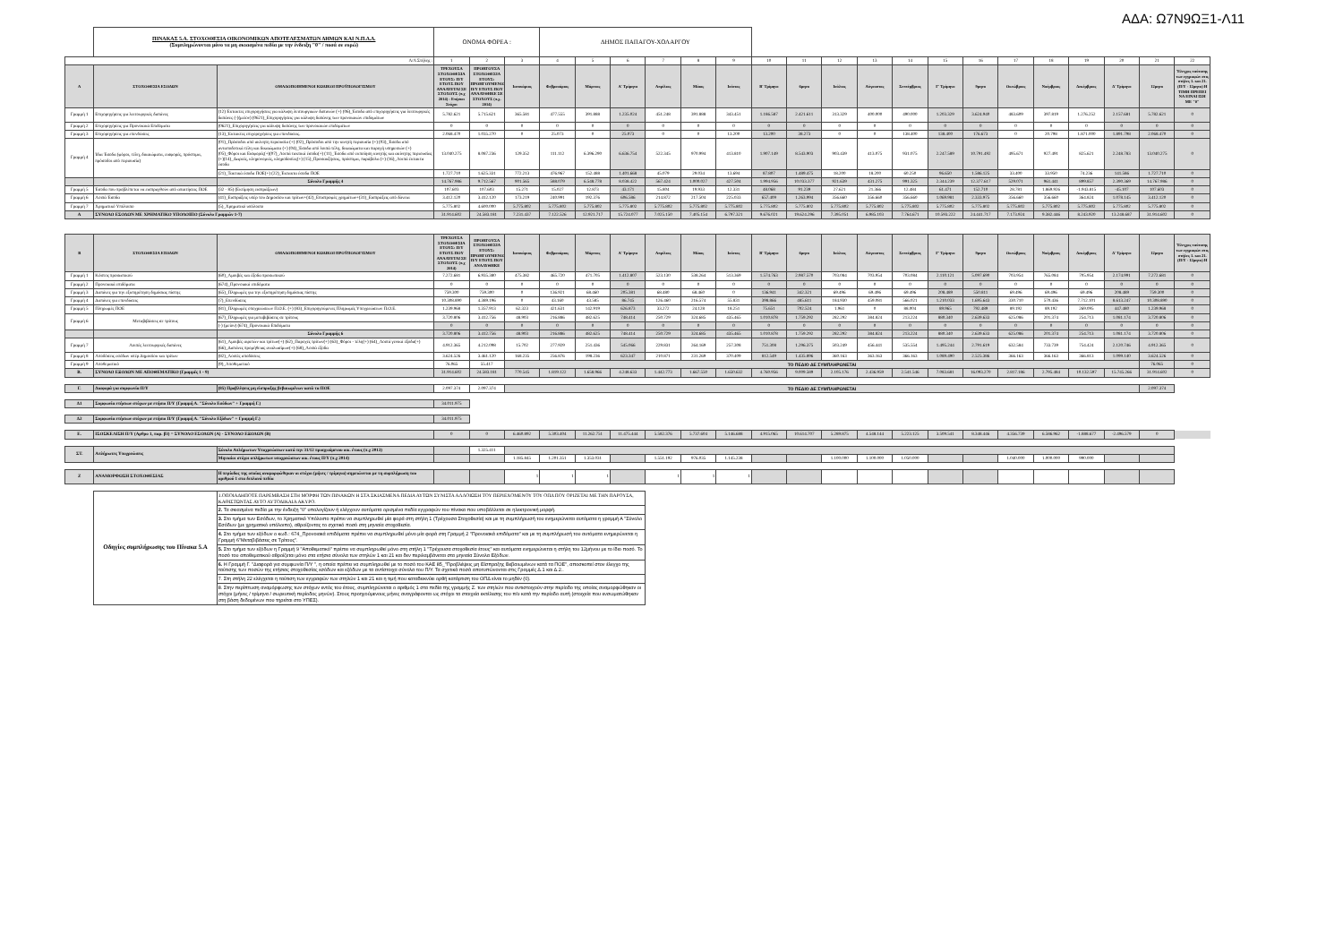ΑΔΑ: Ω7Ν9ΩΞ1-Λ11
| | ΠΙΝΑΚΑΣ 5.Α. ΣΤΟΧΟΘΕΣΙΑ ΟΙΚΟΝΟΜΙΚΩΝ ΑΠΟΤΕΛΕΣΜΑΤΩΝ ΔΗΜΩΝ ΚΑΙ Ν.Π.Δ.Δ. (Συμπληρώνονται μόνο τα μη σκιασμένα πεδία με την ένδειξη "0" / ποσά σε ευρώ) | | ΟΝΟΜΑ ΦΟΡΕΑ : | | | ΔΗΜΟΣ ΠΑΠΑΓΟΥ-ΧΟΛΑΡΓΟΥ | | | | | | | | | | | | | | | | | | |
| Α/Α Στήλης : | | | 1 | 2 | 3 | 4 | 5 | 6 | 7 | 8 | 9 | 10 | 11 | 12 | 13 | 14 | 15 | 16 | 17 | 18 | 19 | 20 | 21 | 22 |
| Α | ΣΤΟΧΟΘΕΣΙΑ ΕΣΟΔΩΝ | ΟΜΑΔΟΠΟΙΗΜΕΝΟΙ ΚΩΔΙΚΟΙ ΠΡΟΫΠΟΛΟΓΙΣΜΟΥ | ΤΡΕΧΟΥΣΑ ΣΤΟΧΟΘΕΣΙΑ ΕΤΟΥΣ: Π/Υ ΕΤΟΥΣ ΠΟΥ ΑΝΑΛΥΕΤΑΙ ΣΕ ΣΤΟΧΟΥΣ (π.χ 2014) - Ετήσιοι Στόχοι | ΠΡΟΗΓΟΥΣΑ ΣΤΟΧΟΘΕΣΙΑ ΕΤΟΥΣ: ΠΡΟΗΓΟΥΜΕΝΟΣ Π/Υ ΕΤΟΥΣ ΠΟΥ ΑΝΑΛΥΘΗΚΕ ΣΕ ΣΤΟΧΟΥΣ (π.χ. 2014) | Ιανουάριος | Φεβρουάριος | Μάρτιος | Α' Τρίμηνο | Απρίλιος | Μάιος | Ιούνιος | Β' Τρίμηνο | 6μηνο | Ιούλιος | Αύγουστος | Σεπτέμβριος | Γ' Τρίμηνο | 9μηνο | Οκτώβριος | Νοέμβριος | Δεκέμβριος | Δ' Τρίμηνο | 12μηνο | Έλεγχος ταύτισης των εγγραφών στις στήλες 1. και 21. (Π/Υ - 12μηνο) Η ΤΙΜΗ ΠΡΕΠΕΙ ΝΑ ΕΙΝΑΙ ΙΣΗ ΜΕ "0" |
| Γραμμή 1 | Επιχορηγήσεις για λειτουργικές δαπάνες | (12) Έκτακτες επιχορηγήσεις για κάλυψη λειτουργικών δαπανών (+) (06)_Έσοδα από επιχορηγήσεις για λειτουργικές δαπάνες (-)(μείον) (0621)_Επιχορηγήσεις για κάλυψη δαπάνης των προνοιακών επιδομάτων | 5.782.621 | 5.715.621 | 365.581 | 477.555 | 391.888 | 1.235.024 | 451.248 | 391.888 | 343.451 | 1.186.587 | 2.421.611 | 313.329 | 400.000 | 490.000 | 1.203.329 | 3.624.940 | 483.609 | 397.819 | 1.276.252 | 2.157.681 | 5.782.621 | 0 |
| Γραμμή 2 | Επιχορηγήσεις για Προνοιακά Επιδόματα | (0621)_Επιχορηγήσεις για κάλυψη δαπάνης των προνοιακών επιδομάτων | 0 | 0 | 0 | 0 | 0 | 0 | 0 | 0 | 0 | 0 | 0 | 0 | 0 | 0 | 0 | 0 | 0 | 0 | 0 | 0 | 0 | 0 |
| Γραμμή 3 | Επιχορηγήσεις για επενδύσεις | (13)_Έκτακτες επιχορηγήσεις για επενδύσεις. | 2.068.470 | 1.035.270 | 0 | 25.073 | 0 | 25.073 | 0 | 0 | 13.200 | 13.200 | 38.273 | 0 | 0 | 138.400 | 138.400 | 176.673 | 0 | 20.798 | 1.871.000 | 1.891.798 | 2.068.470 | 0 |
| Γραμμή 4 | Ίδια Έσοδα (φόροι, τέλη, δικαιώματα, εισφορές, πρόστιμα, πρόσοδοι από περιουσία) | (01)_Πρόσοδοι από ακίνητη περιουσία (+) (02)_Πρόσοδοι από την κινητή περιουσία (+) (03)_Έσοδα από ανταποδοτικά τέλη και δικαιώματα (+) (04)_Έσοδα από λοιπά τέλη, δικαιώματα και παροχή υπηρεσιών (+) (05)_Φόροι και Εισφορές(+)(07)_Λοιπά τακτικά έσοδα(+) (11)_Έσοδα από εκποίηση κινητής και ακίνητης περιουσίας (+)(14)_Δωρεές, κληρονομιές, κληροδοσίες(+) (15)_Προσαυξήσεις, πρόστιμα, παράβολα (+) (16)_Λοιπά έκτακτα έσοδα | 13.040.275 | 8.087.236 | 129.352 | 111.112 | 6.396.290 | 6.636.754 | 522.345 | 970.994 | 413.810 | 1.907.149 | 8.543.903 | 903.439 | 413.075 | 931.075 | 2.247.589 | 10.791.492 | 495.671 | 927.491 | 825.621 | 2.248.783 | 13.040.275 | 0 |
| | | (21)_Τακτικά έσοδα ΠΟΕ(+) (22)_Έκτακτα έσοδα ΠΟΕ | 1.727.710 | 1.625.331 | 772.213 | 476.967 | 152.488 | 1.401.668 | 45.079 | 29.034 | 13.694 | 87.807 | 1.489.475 | 18.200 | 18.200 | 60.250 | 96.650 | 1.586.125 | 33.400 | 33.950 | 74.236 | 141.586 | 1.727.710 | 0 |
| | | Σύνολο Γραμμής 4 | 14.767.986 | 9.712.567 | 901.565 | 588.079 | 6.548.778 | 8.038.422 | 567.424 | 1.000.027 | 427.504 | 1.994.956 | 10.033.377 | 921.639 | 431.275 | 991.325 | 2.344.239 | 12.377.617 | 529.071 | 961.441 | 899.857 | 2.390.369 | 14.767.986 | 0 |
| Γραμμή 5 | Έσοδα που προβλέπεται να εισπραχθούν από απαιτήσεις ΠΟΕ | (32 - 85) (Εκτίμηση εισπράξεων) | 107.603 | 107.603 | 15.271 | 15.027 | 12.873 | 43.171 | 15.804 | 19.933 | 12.331 | 48.068 | 91.239 | 27.621 | 21.366 | 12.484 | 61.471 | 152.710 | 28.781 | 1.869.926 | -1.943.815 | -45.107 | 107.603 | 0 |
| Γραμμή 6 | Λοιπά Έσοδα | (41)_Εισπράξεις υπέρ του Δημοσίου και τρίτων+(42)_Επιστροφές χρημάτων+(31)_Εισπράξεις από δάνεια | 3.412.120 | 3.412.120 | 173.219 | 240.991 | 192.376 | 606.586 | 214.872 | 217.504 | 225.033 | 657.409 | 1.263.994 | 356.660 | 356.660 | 356.660 | 1.069.981 | 2.333.975 | 356.660 | 356.660 | 364.824 | 1.078.145 | 3.412.120 | 0 |
| Γραμμή 7 | Χρηματικό Υπόλοιπο | (5)_Χρηματικό υπόλοιπο | 5.775.802 | 4.600.000 | 5.775.802 | 5.775.802 | 5.775.802 | 5.775.802 | 5.775.802 | 5.775.802 | 5.775.802 | 5.775.802 | 5.775.802 | 5.775.802 | 5.775.802 | 5.775.802 | 5.775.802 | 5.775.802 | 5.775.802 | 5.775.802 | 5.775.802 | 5.775.802 | 5.775.802 | 0 |
| Α | ΣΥΝΟΛΟ ΕΣΟΔΩΝ ΜΕ ΧΡΗΜΑΤΙΚΟ ΥΠΟΛΟΙΠΟ (Σύνολο Γραμμών 1-7) | | 31.914.602 | 24.583.181 | 7.231.437 | 7.122.526 | 12.921.717 | 15.724.077 | 7.025.150 | 7.405.154 | 6.797.321 | 9.676.021 | 19.624.296 | 7.395.051 | 6.985.103 | 7.764.671 | 10.593.222 | 24.441.717 | 7.173.924 | 9.382.446 | 8.243.920 | 13.248.687 | 31.914.602 | 0 |
| Β | ΣΤΟΧΟΘΕΣΙΑ ΕΞΟΔΩΝ | ΟΜΑΔΟΠΟΙΗΜΕΝΟΙ ΚΩΔΙΚΟΙ ΠΡΟΫΠΟΛΟΓΙΣΜΟΥ | ΤΡΕΧΟΥΣΑ ΣΤΟΧΟΘΕΣΙΑ ΕΤΟΥΣ: Π/Υ ΕΤΟΥΣ ΠΟΥ ΑΝΑΛΥΕΤΑΙ ΣΕ ΣΤΟΧΟΥΣ (π.χ 2014) | ΠΡΟΗΓΟΥΣΑ ΣΤΟΧΟΘΕΣΙΑ ΕΤΟΥΣ: ΠΡΟΗΓΟΥΜΕΝΟΣ Π/Υ ΕΤΟΥΣ ΠΟΥ ΑΝΑΛΥΘΗΚΕ | Ιανουάριος | Φεβρουάριος | Μάρτιος | Α' Τρίμηνο | Απρίλιος | Μάιος | Ιούνιος | Β' Τρίμηνο | 6μηνο | Ιούλιος | Αύγουστος | Σεπτέμβριος | Γ' Τρίμηνο | 9μηνο | Οκτώβριος | Νοέμβριος | Δεκέμβριος | Δ' Τρίμηνο | 12μηνο | Έλεγχος ταύτισης των εγγραφών στις στήλες 1. και 21. (Π/Υ - 12μηνο) Η |
| Γραμμή 1 | Κόστος προσωπικού | (60)_Αμοιβές και έξοδα προσωπικού | 7.272.681 | 6.935.380 | 475.382 | 465.720 | 471.705 | 1.412.807 | 523.130 | 538.264 | 513.369 | 1.574.763 | 2.987.570 | 703.084 | 703.954 | 703.084 | 2.110.121 | 5.097.690 | 703.954 | 765.084 | 705.954 | 2.174.991 | 7.272.681 | 0 |
| Γραμμή 2 | Προνοιακά επιδόματα | (674)_Προνοιακά επιδόματα | 0 | 0 | 0 | 0 | 0 | 0 | 0 | 0 | 0 | 0 | 0 | 0 | 0 | 0 | 0 | 0 | 0 | 0 | 0 | 0 | 0 | 0 |
| Γραμμή 3 | Δαπάνες για την εξυπηρέτηση δημόσιας πίστης | (65)_Πληρωμές για την εξυπηρέτηση δημόσιας πίστης | 759.300 | 759.300 | 0 | 136.921 | 68.460 | 205.381 | 68.480 | 68.460 | 0 | 136.941 | 342.321 | 69.496 | 69.496 | 69.496 | 208.489 | 550.811 | 69.496 | 69.496 | 69.496 | 208.489 | 759.300 | 0 |
| Γραμμή 4 | Δαπάνες για επενδύσεις | (7)_Επενδύσεις | 10.308.890 | 4.389.196 | 0 | 43.160 | 43.585 | 86.745 | 126.460 | 216.574 | 55.831 | 398.866 | 485.611 | 184.930 | 459.081 | 566.021 | 1.210.033 | 1.695.643 | 330.710 | 570.436 | 7.712.101 | 8.613.247 | 10.308.890 | 0 |
| Γραμμή 5 | Πληρωμές ΠΟΕ | (81)_Πληρωμές οποχρεώσεων Π.Ο.Ε. (+) (83)_Επιχορηγούμενες Πληρωμές Υποχρεώσεων Π.Ο.Ε. | 1.239.968 | 1.357.913 | 62.323 | 421.631 | 142.919 | 626.873 | 33.272 | 24.128 | 18.251 | 75.651 | 702.524 | 1.961 | 0 | 88.004 | 89.965 | 792.489 | 89.192 | 89.192 | 269.095 | 447.480 | 1.239.968 | 0 |
| Γραμμή 6 | Μεταβιβάσεις σε τρίτους | (67)_Πληρωμές για μεταβιβάσεις σε τρίτους | 3.720.806 | 3.412.756 | 48.903 | 216.886 | 482.625 | 748.414 | 250.729 | 324.685 | 435.465 | 1.010.878 | 1.759.292 | 282.292 | 384.824 | 213.224 | 880.340 | 2.639.633 | 625.086 | 201.374 | 254.713 | 1.081.174 | 3.720.806 | 0 |
| | | (-) (μείον) (674)_Προνοιακά Επιδόματα | 0 | 0 | 0 | 0 | 0 | 0 | 0 | 0 | 0 | 0 | 0 | 0 | 0 | 0 | 0 | 0 | 0 | 0 | 0 | 0 | 0 | 0 |
| | | Σύνολο Γραμμής 6 | 3.720.806 | 3.412.756 | 48.903 | 216.886 | 482.625 | 748.414 | 250.729 | 324.685 | 435.465 | 1.010.878 | 1.759.292 | 282.292 | 384.824 | 213.224 | 880.340 | 2.639.633 | 625.086 | 201.374 | 254.713 | 1.081.174 | 3.720.806 | 0 |
| Γραμμή 7 | Λοιπές λειτουργικές δαπάνες | (61)_Αμοιβές αιρετών και τρίτων(+) (62)_Παροχές τρίτων(+) (63)_Φόροι - τέλη(+) (64)_Λοιπά γενικά έξοδα(+) (66)_Δαπάνες προμήθειας αναλωσίμων(+) (68)_Λοιπά έξοδα | 4.912.365 | 4.212.098 | 15.702 | 277.929 | 251.436 | 545.066 | 229.831 | 264.169 | 257.308 | 751.308 | 1.296.375 | 503.249 | 456.441 | 535.554 | 1.495.244 | 2.791.619 | 632.584 | 733.739 | 754.424 | 2.120.746 | 4.912.365 | 0 |
| Γραμμή 8 | Αποδόσεις εσόδων υπέρ Δημοσίου και τρίτων | (82)_Λοιπές αποδόσεις | 3.624.526 | 3.461.120 | 168.235 | 256.876 | 198.236 | 623.347 | 210.871 | 231.269 | 370.409 | 812.549 | 1.435.896 | 360.163 | 363.163 | 366.163 | 1.089.490 | 2.525.386 | 366.163 | 366.163 | 366.813 | 1.099.140 | 3.624.526 | 0 |
| Γραμμή 9 | Αποθεματικό | (9)_Αποθεματικό | 76.065 | 55.417 | ΤΟ ΠΕΔΙΟ ΔΕ ΣΥΜΠΛΗΡΩΝΕΤΑΙ | | | | | | | | | | | | | | | | | | 76.065 | 0 |
| Β. | ΣΥΝΟΛΟ ΕΞΟΔΩΝ ΜΕ ΑΠΟΘΕΜΑΤΙΚΟ (Γραμμές 1 - 9) | | 31.914.602 | 24.583.181 | 770.545 | 1.819.122 | 1.658.966 | 4.248.633 | 1.442.773 | 1.667.550 | 1.650.632 | 4.760.956 | 9.009.589 | 2.105.176 | 2.436.959 | 2.541.546 | 7.083.681 | 16.093.270 | 2.817.186 | 2.795.484 | 10.132.597 | 15.745.266 | 31.914.602 | 0 |
| Γ. | Διαφορά για συμφωνία Π/Υ | (85) Προβλέψεις μη είσπραξης βεβαιωμένων κατά τα ΠΟΕ | 2.097.374 | 2.097.374 | ΤΟ ΠΕΔΙΟ ΔΕ ΣΥΜΠΛΗΡΩΝΕΤΑΙ | | | | | | | | | | | | | | | | | | 2.097.374 | |
| Δ1 | Συμφωνία ετήσιων στόχων με ετήσιο Π/Υ (Γραμμή Α. "Σύνολο Εσόδων" + Γραμμή Γ.) | | 34.011.975 | | | | | | | | | | | | | | | | | | | | | |
| Δ2 | Συμφωνία ετήσιων στόχων με ετήσιο Π/Υ (Γραμμή Α. "Σύνολο Εξόδων" + Γραμμή Γ.) | | 34.011.975 | | | | | | | | | | | | | | | | | | | | | |
| Ε. | ΙΣΟΣΚΕΛΙΣΗ Π/Υ (Αρθρο 1, παρ. β3) = ΣΥΝΟΛΟ ΕΣΟΔΩΝ (Α) - ΣΥΝΟΛΟ ΕΞΟΔΩΝ (Β) | | 0 | 0 | 6.460.892 | 5.303.404 | 11.262.751 | 11.475.444 | 5.582.376 | 5.737.604 | 5.146.688 | 4.915.065 | 10.614.707 | 5.289.875 | 4.548.144 | 5.223.125 | 3.509.541 | 8.348.446 | 4.356.739 | 6.586.962 | -1.888.677 | -2.496.579 | 0 | |
| ΣΤ. | Απλήρωτες Υποχρεώσεις | Σύνολο Απλήρωτων Υποχρεώσεων κατά την 31/12 προηγούμενου οικ. έτους (π.χ 2013) | | 1.325.411 | | | | | | | | | | | | | | | | | | | | |
| | | Μηνιαίοι στόχοι απλήρωτων υποχρεώσεων οικ. έτους Π/Υ (π.χ 2014) | | | 1.185.845 | 1.201.351 | 1.353.031 | | 1.551.192 | 976.035 | 1.145.238 | | | 1.100.000 | 1.100.000 | 1.050.000 | | | 1.040.000 | 1.000.000 | 990.000 | | | |
| Ζ | ΑΝΑΜΟΡΦΩΣΗ ΣΤΟΧΟΘΕΣΙΑΣ | Η περίοδος της οποίας αναμορφώθηκαν οι στόχοι (μήνες / τρίμηνα) σημειώνεται με τη συμπλήρωση του αριθμού 1 στα διπλανά πεδία | | | 1 | 1 | 1 | | 1 | 1 | 1 | | | | | | | | | | | | | |
| | Οδηγίες συμπλήρωσης του Πίνακα 5.Α | 1.ΟΠΟΙΑΔΗΠΟΤΕ ΠΑΡΕΜΒΑΣΗ ΣΤΗ ΜΟΡΦΗ ΤΩΝ ΠΙΝΑΚΩΝ Η ΣΤΑ ΣΚΙΑΣΜΕΝΑ ΠΕΔΙΑ ΑΥΤΩΝ ΣΥΝΙΣΤΑ ΑΛΛΟΙΩΣΗ ΤΟΥ ΠΕΡΙΕΧΟΜΕΝΟΥ ΤΟΥ ΟΠΔ ΠΟΥ ΟΡΙΖΕΤΑΙ ΜΕ ΤΗΝ ΠΑΡΟΥΣΑ, ΚΑΘΙΣΤΩΝΤΑΣ ΑΥΤΟ ΑΥΤΟΔΙΚΑΙΑ ΑΚΥΡΟ. | | | | | | | | | | | | | | | | | | | | | | |
| | | 2. Τα σκιασμένα πεδία με την ένδειξη "0" υπολογίζουν ή ελέγχουν αυτόματα ορισμένα πεδία εγγραφών του πίνακα που υποβάλλεται σε ηλεκτρονική μορφή. | | | | | | | | | | | | | | | | | | | | | | |
| | | 3. Στο τμήμα των Εσόδων, το Χρηματικό Υπόλοιπο πρέπει να συμπληρωθεί μία φορά στη στήλη 1 (Τρέχουσα Στοχοθεσία) και με τη συμπλήρωσή του ενημερώνεται αυτόματα η γραμμή Α "Σύνολο Εσόδων (με χρηματικό υπόλοιπο), αθροίζοντας το σχετικό ποσό στη μηνιαία στοχοθεσία. | | | | | | | | | | | | | | | | | | | | | | |
| | | 4. Στο τμήμα των εξόδων ο κωδ.: 674_Προνοιακά επιδόματα πρέπει να συμπληρωθεί μόνο μία φορά στη Γραμμή 2 "Προνοιακά επιδόματα" και με τη συμπλήρωσή του αυτόματα ενημερώνεται η Γραμμή 6"Μεταβιβάσεις σε Τρίτους". | | | | | | | | | | | | | | | | | | | | | | |
| | | 5. Στο τμήμα των εξόδων η Γραμμή 9 "Αποθεματικό" πρέπει να συμπληρωθεί μόνο στη στήλη 1 "Τρέχουσα στοχοθεσία έτους" και αυτόματα ενημερώνεται η στήλη του 12μήνου με το ίδιο ποσό. Το ποσό του αποθεματικού αθροίζεται μόνο στα ετήσια σύνολα των στηλών 1 και 21 και δεν περιλαμβάνεται στα μηνιαία Σύνολα Εξόδων. | | | | | | | | | | | | | | | | | | | | | | |
| | | 6. Η Γραμμή Γ. "Διαφορά για συμφωνία Π/Υ ", η οποία πρέπει να συμπληρωθεί με το ποσό του ΚΑΕ 85_"Προβλέψεις μη Είσπραξης Βεβαιωμένων κατά τα ΠΟΕ", αποσκοπεί στον έλεγχο της ταύτισης των ποσών της ετήσιας στοχοθεσίας εσόδων και εξόδων με τα αντίστοιχα σύνολα του Π/Υ. Τα σχετικά ποσά αποτυπώνονται στις Γραμμές Δ.1 και Δ.2.. | | | | | | | | | | | | | | | | | | | | | | |
| | | 7. Στη στήλη 22 ελέγχεται η ταύτιση των εγγραφών των στηλών 1 και 21 και η τιμή που καταδεικνύει ορθή κατάρτιση του ΟΠΔ είναι το μηδέν (0). | | | | | | | | | | | | | | | | | | | | | | |
| | | 8. Στην περίπτωση αναμόρφωσης των στόχων εντός του έτους, συμπληρώνεται ο αριθμός 1 στα πεδία της γραμμής Ζ. των στηλών που αντιστοιχούν στην περίοδο της οποίας αναμορφώθηκαν οι στόχοι (μήνες / τρίμηνα / σωρευτική περίοδος μηνών). Στους προηγούμενους μήνες αναγράφονται ως στόχοι τα στοιχεία εκτέλεσης του π/υ κατά την περίοδο αυτή (στοιχεία που ενσωματώθηκαν στη βάση δεδομένων που τηρείται στο ΥΠΕΣ). | | | | | | | | | | | | | | | | | | | | | | |